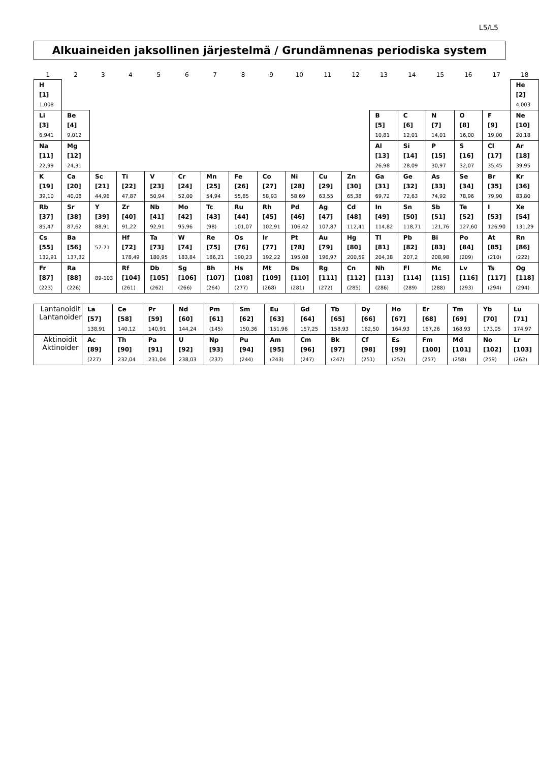L5/L5
Alkuaineiden jaksollinen järjestelmä / Grundämnenas periodiska system
| 1 | 2 | 3 | 4 | 5 | 6 | 7 | 8 | 9 | 10 | 11 | 12 | 13 | 14 | 15 | 16 | 17 | 18 |
| --- | --- | --- | --- | --- | --- | --- | --- | --- | --- | --- | --- | --- | --- | --- | --- | --- | --- |
| H [1] 1,008 | | | | | | | | | | | | | | | | | He [2] 4,003 |
| Li [3] 6,941 | Be [4] 9,012 | | | | | | | | | | | B [5] 10,81 | C [6] 12,01 | N [7] 14,01 | O [8] 16,00 | F [9] 19,00 | Ne [10] 20,18 |
| Na [11] 22,99 | Mg [12] 24,31 | | | | | | | | | | | Al [13] 26,98 | Si [14] 28,09 | P [15] 30,97 | S [16] 32,07 | Cl [17] 35,45 | Ar [18] 39,95 |
| K [19] 39,10 | Ca [20] 40,08 | Sc [21] 44,96 | Ti [22] 47,87 | V [23] 50,94 | Cr [24] 52,00 | Mn [25] 54,94 | Fe [26] 55,85 | Co [27] 58,93 | Ni [28] 58,69 | Cu [29] 63,55 | Zn [30] 65,38 | Ga [31] 69,72 | Ge [32] 72,63 | As [33] 74,92 | Se [34] 78,96 | Br [35] 79,90 | Kr [36] 83,80 |
| Rb [37] 85,47 | Sr [38] 87,62 | Y [39] 88,91 | Zr [40] 91,22 | Nb [41] 92,91 | Mo [42] 95,96 | Tc [43] (98) | Ru [44] 101,07 | Rh [45] 102,91 | Pd [46] 106,42 | Ag [47] 107,87 | Cd [48] 112,41 | In [49] 114,82 | Sn [50] 118,71 | Sb [51] 121,76 | Te [52] 127,60 | I [53] 126,90 | Xe [54] 131,29 |
| Cs [55] 132,91 | Ba [56] 137,32 | 57-71 | Hf [72] 178,49 | Ta [73] 180,95 | W [74] 183,84 | Re [75] 186,21 | Os [76] 190,23 | Ir [77] 192,22 | Pt [78] 195,08 | Au [79] 196,97 | Hg [80] 200,59 | Tl [81] 204,38 | Pb [82] 207,2 | Bi [83] 208,98 | Po [84] (209) | At [85] (210) | Rn [86] (222) |
| Fr [87] (223) | Ra [88] (226) | 89-103 | Rf [104] (261) | Db [105] (262) | Sg [106] (266) | Bh [107] (264) | Hs [108] (277) | Mt [109] (268) | Ds [110] (281) | Rg [111] (272) | Cn [112] (285) | Nh [113] (286) | Fl [114] (289) | Mc [115] (288) | Lv [116] (293) | Ts [117] (294) | Og [118] (294) |
| Lantanoidit Lantanoider | La [57] 138,91 | Ce [58] 140,12 | Pr [59] 140,91 | Nd [60] 144,24 | Pm [61] (145) | Sm [62] 150,36 | Eu [63] 151,96 | Gd [64] 157,25 | Tb [65] 158,93 | Dy [66] 162,50 | Ho [67] 164,93 | Er [68] 167,26 | Tm [69] 168,93 | Yb [70] 173,05 | Lu [71] 174,97 |
| Aktinoidit Aktinoider | Ac [89] (227) | Th [90] 232,04 | Pa [91] 231,04 | U [92] 238,03 | Np [93] (237) | Pu [94] (244) | Am [95] (243) | Cm [96] (247) | Bk [97] (247) | Cf [98] (251) | Es [99] (252) | Fm [100] (257) | Md [101] (258) | No [102] (259) | Lr [103] (262) |